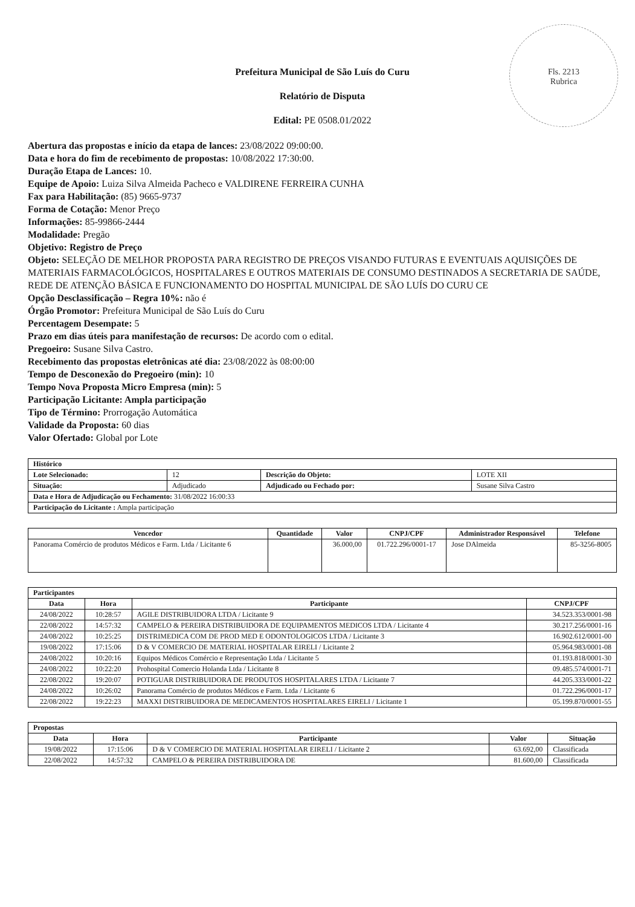Fls. 2213
Rubrica
Prefeitura Municipal de São Luís do Curu
Relatório de Disputa
Edital: PE 0508.01/2022
Abertura das propostas e início da etapa de lances: 23/08/2022 09:00:00.
Data e hora do fim de recebimento de propostas: 10/08/2022 17:30:00.
Duração Etapa de Lances: 10.
Equipe de Apoio: Luiza Silva Almeida Pacheco e VALDIRENE FERREIRA CUNHA
Fax para Habilitação: (85) 9665-9737
Forma de Cotação: Menor Preço
Informações: 85-99866-2444
Modalidade: Pregão
Objetivo: Registro de Preço
Objeto: SELEÇÃO DE MELHOR PROPOSTA PARA REGISTRO DE PREÇOS VISANDO FUTURAS E EVENTUAIS AQUISIÇÕES DE MATERIAIS FARMACOLÓGICOS, HOSPITALARES E OUTROS MATERIAIS DE CONSUMO DESTINADOS A SECRETARIA DE SAÚDE, REDE DE ATENÇÃO BÁSICA E FUNCIONAMENTO DO HOSPITAL MUNICIPAL DE SÃO LUÍS DO CURU CE
Opção Desclassificação – Regra 10%: não é
Órgão Promotor: Prefeitura Municipal de São Luís do Curu
Percentagem Desempate: 5
Prazo em dias úteis para manifestação de recursos: De acordo com o edital.
Pregoeiro: Susane Silva Castro.
Recebimento das propostas eletrônicas até dia: 23/08/2022 às 08:00:00
Tempo de Desconexão do Pregoeiro (min): 10
Tempo Nova Proposta Micro Empresa (min): 5
Participação Licitante: Ampla participação
Tipo de Término: Prorrogação Automática
Validade da Proposta: 60 dias
Valor Ofertado: Global por Lote
| Histórico | | | |
| Lote Selecionado: | 12 | Descrição do Objeto: | LOTE XII |
| Situação: | Adjudicado | Adjudicado ou Fechado por: | Susane Silva Castro |
| Data e Hora de Adjudicação ou Fechamento: 31/08/2022 16:00:33 | | | |
| Participação do Licitante : Ampla participação | | | |
| Vencedor | Quantidade | Valor | CNPJ/CPF | Administrador Responsável | Telefone |
| --- | --- | --- | --- | --- | --- |
| Panorama Comércio de produtos Médicos e Farm. Ltda / Licitante 6 | | 36.000,00 | 01.722.296/0001-17 | Jose DAlmeida | 85-3256-8005 |
| Participantes | | | |
| Data | Hora | Participante | CNPJ/CPF |
| 24/08/2022 | 10:28:57 | AGILE DISTRIBUIDORA LTDA / Licitante 9 | 34.523.353/0001-98 |
| 22/08/2022 | 14:57:32 | CAMPELO & PEREIRA DISTRIBUIDORA DE EQUIPAMENTOS MEDICOS LTDA / Licitante 4 | 30.217.256/0001-16 |
| 24/08/2022 | 10:25:25 | DISTRIMEDICA COM DE PROD MED E ODONTOLOGICOS LTDA / Licitante 3 | 16.902.612/0001-00 |
| 19/08/2022 | 17:15:06 | D & V COMERCIO DE MATERIAL HOSPITALAR EIRELI / Licitante 2 | 05.964.983/0001-08 |
| 24/08/2022 | 10:20:16 | Equipos Médicos Comércio e Representação Ltda / Licitante 5 | 01.193.818/0001-30 |
| 24/08/2022 | 10:22:20 | Prohospital Comercio Holanda Ltda / Licitante 8 | 09.485.574/0001-71 |
| 22/08/2022 | 19:20:07 | POTIGUAR DISTRIBUIDORA DE PRODUTOS HOSPITALARES LTDA / Licitante 7 | 44.205.333/0001-22 |
| 24/08/2022 | 10:26:02 | Panorama Comércio de produtos Médicos e Farm. Ltda / Licitante 6 | 01.722.296/0001-17 |
| 22/08/2022 | 19:22:23 | MAXXI DISTRIBUIDORA DE MEDICAMENTOS HOSPITALARES EIRELI / Licitante 1 | 05.199.870/0001-55 |
| Propostas | | | | |
| Data | Hora | Participante | Valor | Situação |
| 19/08/2022 | 17:15:06 | D & V COMERCIO DE MATERIAL HOSPITALAR EIRELI / Licitante 2 | 63.692,00 | Classificada |
| 22/08/2022 | 14:57:32 | CAMPELO & PEREIRA DISTRIBUIDORA DE | 81.600,00 | Classificada |